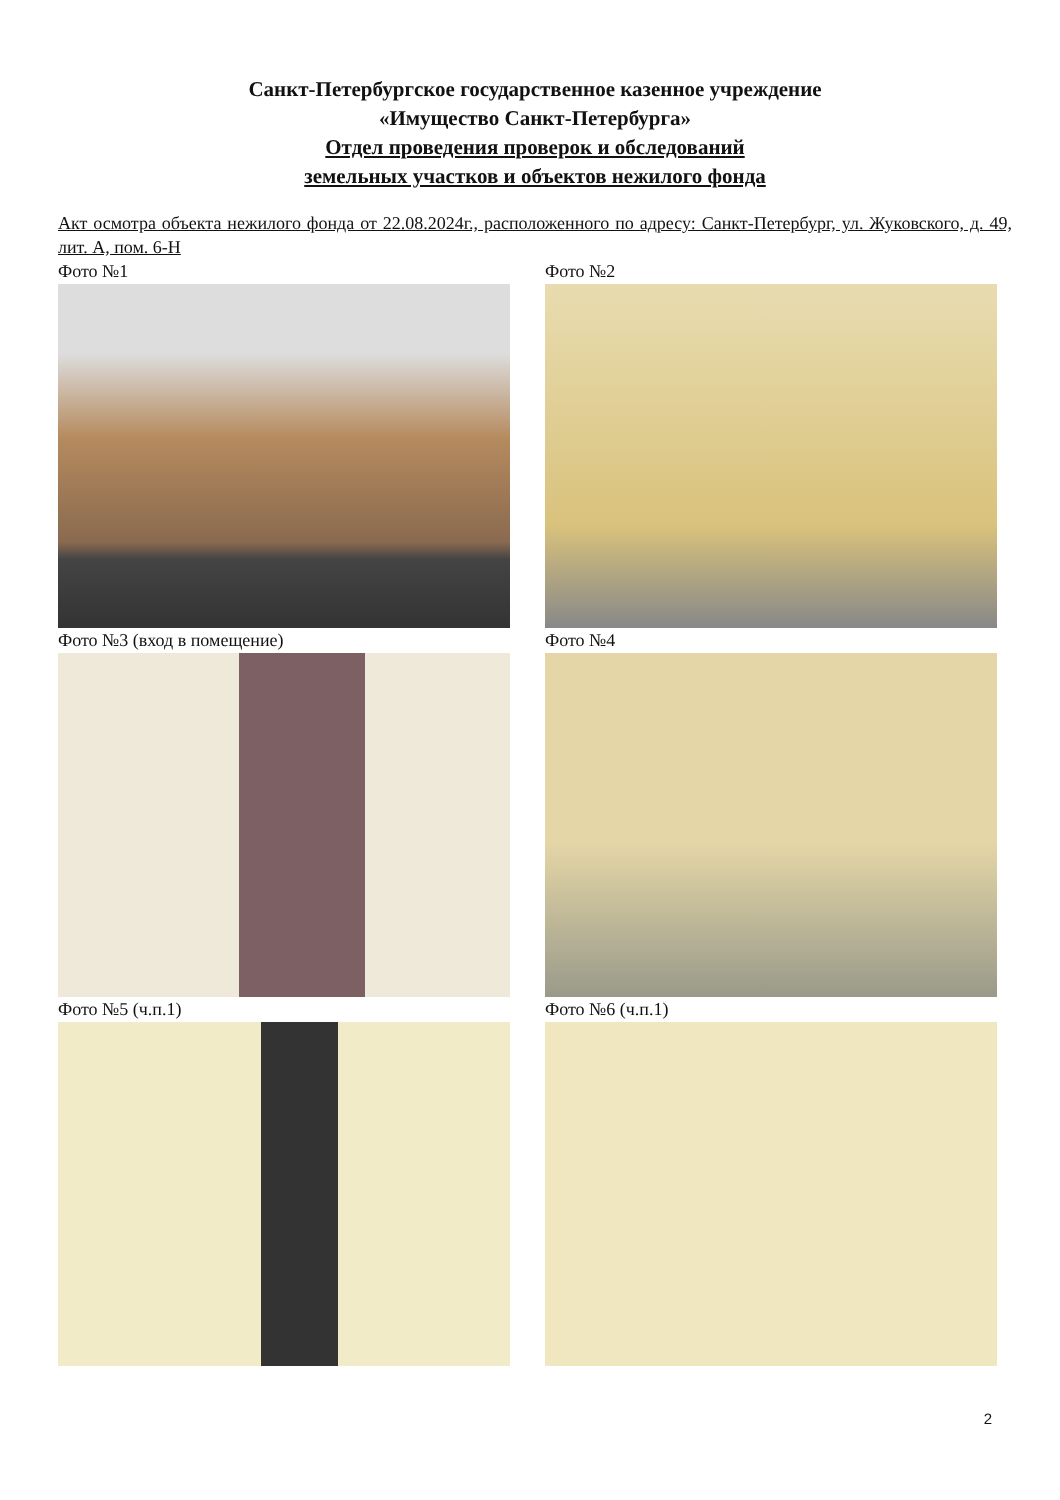Санкт-Петербургское государственное казенное учреждение
«Имущество Санкт-Петербурга»
Отдел проведения проверок и обследований
земельных участков и объектов нежилого фонда
Акт осмотра объекта нежилого фонда от 22.08.2024г., расположенного по адресу: Санкт-Петербург, ул. Жуковского, д. 49, лит. А, пом. 6-Н
Фото №1
Фото №2
Фото №3 (вход в помещение)
Фото №4
Фото №5 (ч.п.1)
Фото №6 (ч.п.1)
2